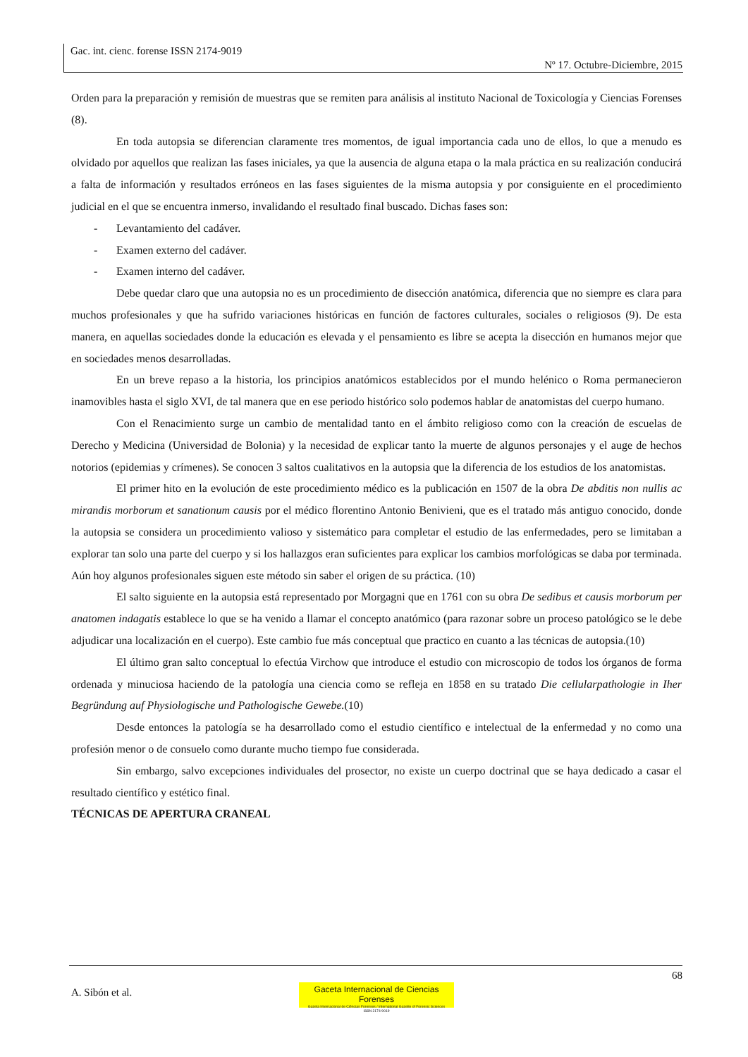Gac. int. cienc. forense ISSN 2174-9019
Nº 17. Octubre-Diciembre, 2015
Orden para la preparación y remisión de muestras que se remiten para análisis al instituto Nacional de Toxicología y Ciencias Forenses (8).
En toda autopsia se diferencian claramente tres momentos, de igual importancia cada uno de ellos, lo que a menudo es olvidado por aquellos que realizan las fases iniciales, ya que la ausencia de alguna etapa o la mala práctica en su realización conducirá a falta de información y resultados erróneos en las fases siguientes de la misma autopsia y por consiguiente en el procedimiento judicial en el que se encuentra inmerso, invalidando el resultado final buscado. Dichas fases son:
- Levantamiento del cadáver.
- Examen externo del cadáver.
- Examen interno del cadáver.
Debe quedar claro que una autopsia no es un procedimiento de disección anatómica, diferencia que no siempre es clara para muchos profesionales y que ha sufrido variaciones históricas en función de factores culturales, sociales o religiosos (9). De esta manera, en aquellas sociedades donde la educación es elevada y el pensamiento es libre se acepta la disección en humanos mejor que en sociedades menos desarrolladas.
En un breve repaso a la historia, los principios anatómicos establecidos por el mundo helénico o Roma permanecieron inamovibles hasta el siglo XVI, de tal manera que en ese periodo histórico solo podemos hablar de anatomistas del cuerpo humano.
Con el Renacimiento surge un cambio de mentalidad tanto en el ámbito religioso como con la creación de escuelas de Derecho y Medicina (Universidad de Bolonia) y la necesidad de explicar tanto la muerte de algunos personajes y el auge de hechos notorios (epidemias y crímenes). Se conocen 3 saltos cualitativos en la autopsia que la diferencia de los estudios de los anatomistas.
El primer hito en la evolución de este procedimiento médico es la publicación en 1507 de la obra De abditis non nullis ac mirandis morborum et sanationum causis por el médico florentino Antonio Benivieni, que es el tratado más antiguo conocido, donde la autopsia se considera un procedimiento valioso y sistemático para completar el estudio de las enfermedades, pero se limitaban a explorar tan solo una parte del cuerpo y si los hallazgos eran suficientes para explicar los cambios morfológicas se daba por terminada. Aún hoy algunos profesionales siguen este método sin saber el origen de su práctica. (10)
El salto siguiente en la autopsia está representado por Morgagni que en 1761 con su obra De sedibus et causis morborum per anatomen indagatis establece lo que se ha venido a llamar el concepto anatómico (para razonar sobre un proceso patológico se le debe adjudicar una localización en el cuerpo). Este cambio fue más conceptual que practico en cuanto a las técnicas de autopsia.(10)
El último gran salto conceptual lo efectúa Virchow que introduce el estudio con microscopio de todos los órganos de forma ordenada y minuciosa haciendo de la patología una ciencia como se refleja en 1858 en su tratado Die cellularpathologie in Iher Begründung auf Physiologische und Pathologische Gewebe.(10)
Desde entonces la patología se ha desarrollado como el estudio científico e intelectual de la enfermedad y no como una profesión menor o de consuelo como durante mucho tiempo fue considerada.
Sin embargo, salvo excepciones individuales del prosector, no existe un cuerpo doctrinal que se haya dedicado a casar el resultado científico y estético final.
TÉCNICAS DE APERTURA CRANEAL
68
A. Sibón et al.
Gaceta Internacional de Ciencias Forenses
Gazeta Internacional de Ciências Forenses / International Gazette of Forensic Sciences
ISSN 2174-9019